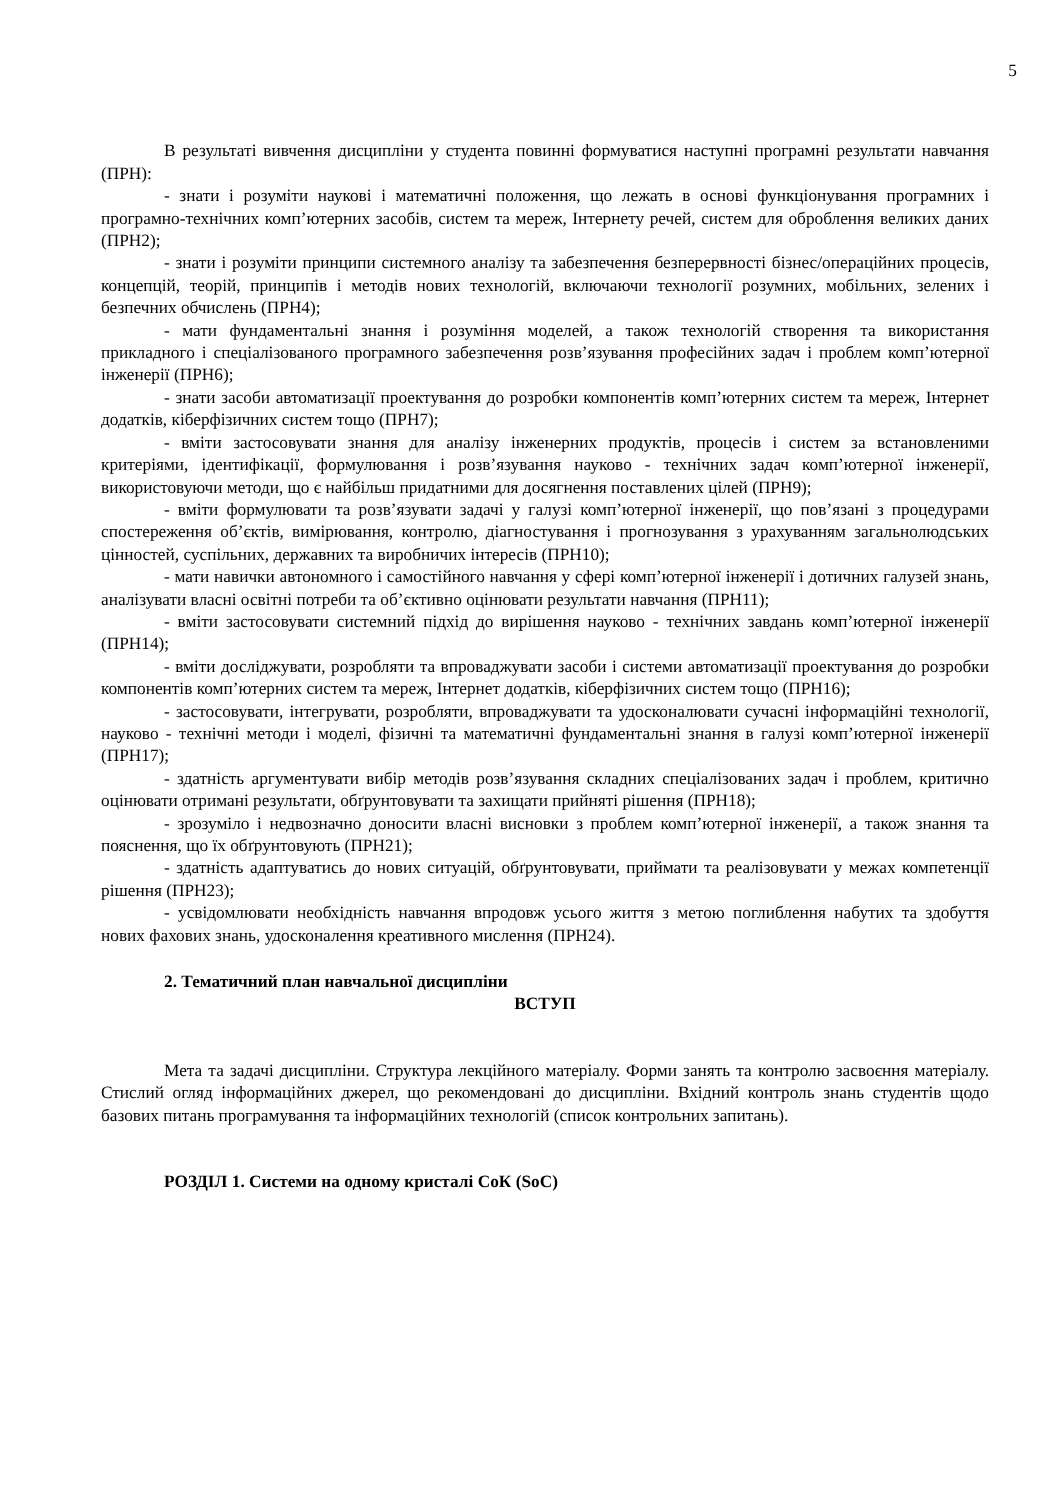5
В результаті вивчення дисципліни у студента повинні формуватися наступні програмні результати навчання (ПРН):
- знати і розуміти наукові і математичні положення, що лежать в основі функціонування програмних і програмно-технічних комп’ютерних засобів, систем та мереж, Інтернету речей, систем для оброблення великих даних (ПРН2);
- знати і розуміти принципи системного аналізу та забезпечення безперервності бізнес/операційних процесів, концепцій, теорій, принципів і методів нових технологій, включаючи технології розумних, мобільних, зелених і безпечних обчислень (ПРН4);
- мати фундаментальні знання і розуміння моделей, а також технологій створення та використання прикладного і спеціалізованого програмного забезпечення розв’язування професійних задач і проблем комп’ютерної інженерії (ПРН6);
- знати засоби автоматизації проектування до розробки компонентів комп’ютерних систем та мереж, Інтернет додатків, кіберфізичних систем тощо (ПРН7);
- вміти застосовувати знання для аналізу інженерних продуктів, процесів і систем за встановленими критеріями, ідентифікації, формулювання і розв’язування науково - технічних задач комп’ютерної інженерії, використовуючи методи, що є найбільш придатними для досягнення поставлених цілей (ПРН9);
- вміти формулювати та розв’язувати задачі у галузі комп’ютерної інженерії, що пов’язані з процедурами спостереження об’єктів, вимірювання, контролю, діагностування і прогнозування з урахуванням загальнолюдських цінностей, суспільних, державних та виробничих інтересів (ПРН10);
- мати навички автономного і самостійного навчання у сфері комп’ютерної інженерії і дотичних галузей знань, аналізувати власні освітні потреби та об’єктивно оцінювати результати навчання (ПРН11);
- вміти застосовувати системний підхід до вирішення науково - технічних завдань комп’ютерної інженерії (ПРН14);
- вміти досліджувати, розробляти та впроваджувати засоби і системи автоматизації проектування до розробки компонентів комп’ютерних систем та мереж, Інтернет додатків, кіберфізичних систем тощо (ПРН16);
- застосовувати, інтегрувати, розробляти, впроваджувати та удосконалювати сучасні інформаційні технології, науково - технічні методи і моделі, фізичні та математичні фундаментальні знання в галузі комп’ютерної інженерії (ПРН17);
- здатність аргументувати вибір методів розв’язування складних спеціалізованих задач і проблем, критично оцінювати отримані результати, обґрунтовувати та захищати прийняті рішення (ПРН18);
- зрозуміло і недвозначно доносити власні висновки з проблем комп’ютерної інженерії, а також знання та пояснення, що їх обґрунтовують (ПРН21);
- здатність адаптуватись до нових ситуацій, обґрунтовувати, приймати та реалізовувати у межах компетенції рішення (ПРН23);
- усвідомлювати необхідність навчання впродовж усього життя з метою поглиблення набутих та здобуття нових фахових знань, удосконалення креативного мислення (ПРН24).
2. Тематичний план навчальної дисципліни
ВСТУП
Мета та задачі дисципліни. Структура лекційного матеріалу. Форми занять та контролю засвоєння матеріалу. Стислий огляд інформаційних джерел, що рекомендовані до дисципліни. Вхідний контроль знань студентів щодо базових питань програмування та інформаційних технологій (список контрольних запитань).
РОЗДІЛ 1. Системи на одному кристалі СоК (SoC)